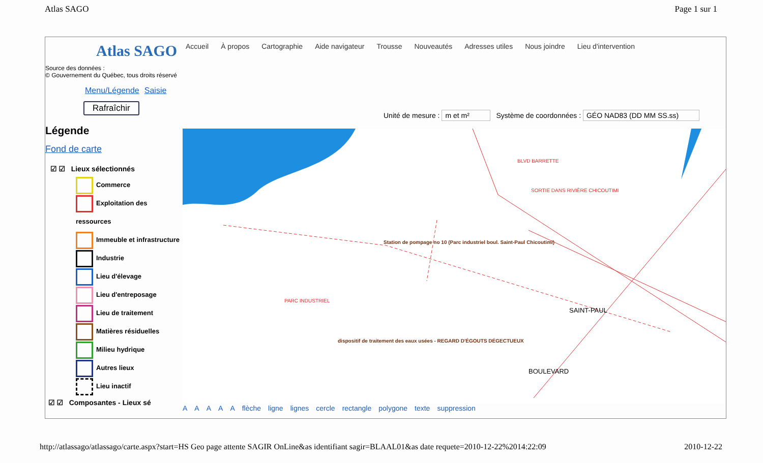Atlas SAGO Page 1 sur 1
Atlas SAGO
Source des données :
© Gouvernement du Québec, tous droits réservé
Menu/Légende Saisie
Rafraîchir
Légende
Fond de carte
☑ ☑ Lieux sélectionnés
Commerce
Exploitation des ressources
Immeuble et infrastructure
Industrie
Lieu d'élevage
Lieu d'entreposage
Lieu de traitement
Matières résiduelles
Milieu hydrique
Autres lieux
Lieu inactif
☑ ☑ Composantes - Lieux sé
Accueil À propos Cartographie Aide navigateur Trousse Nouveautés Adresses utiles Nous joindre Lieu d'intervention
Unité de mesure : m et m² Système de coordonnées : GÉO NAD83 (DD MM SS.ss)
BLVD BARRETTE
SORTIE DANS RIVIÈRE CHICOUTIMI
Station de pompage no 10 (Parc industriel boul. Saint-Paul Chicoutimi)
PARC INDUSTRIEL
dispositif de traitement des eaux usées - REGARD D'ÉGOUTS DÉGECTUEUX
SAINT-PAUL
BOULEVARD
AAAAA flèche ligne lignes cercle rectangle polygone texte suppression
http://atlassago/atlassago/carte.aspx?start=HS Geo page attente SAGIR OnLine&as identifiant sagir=BLAAL01&as date requete=2010-12-22%2014:22:09 2010-12-22